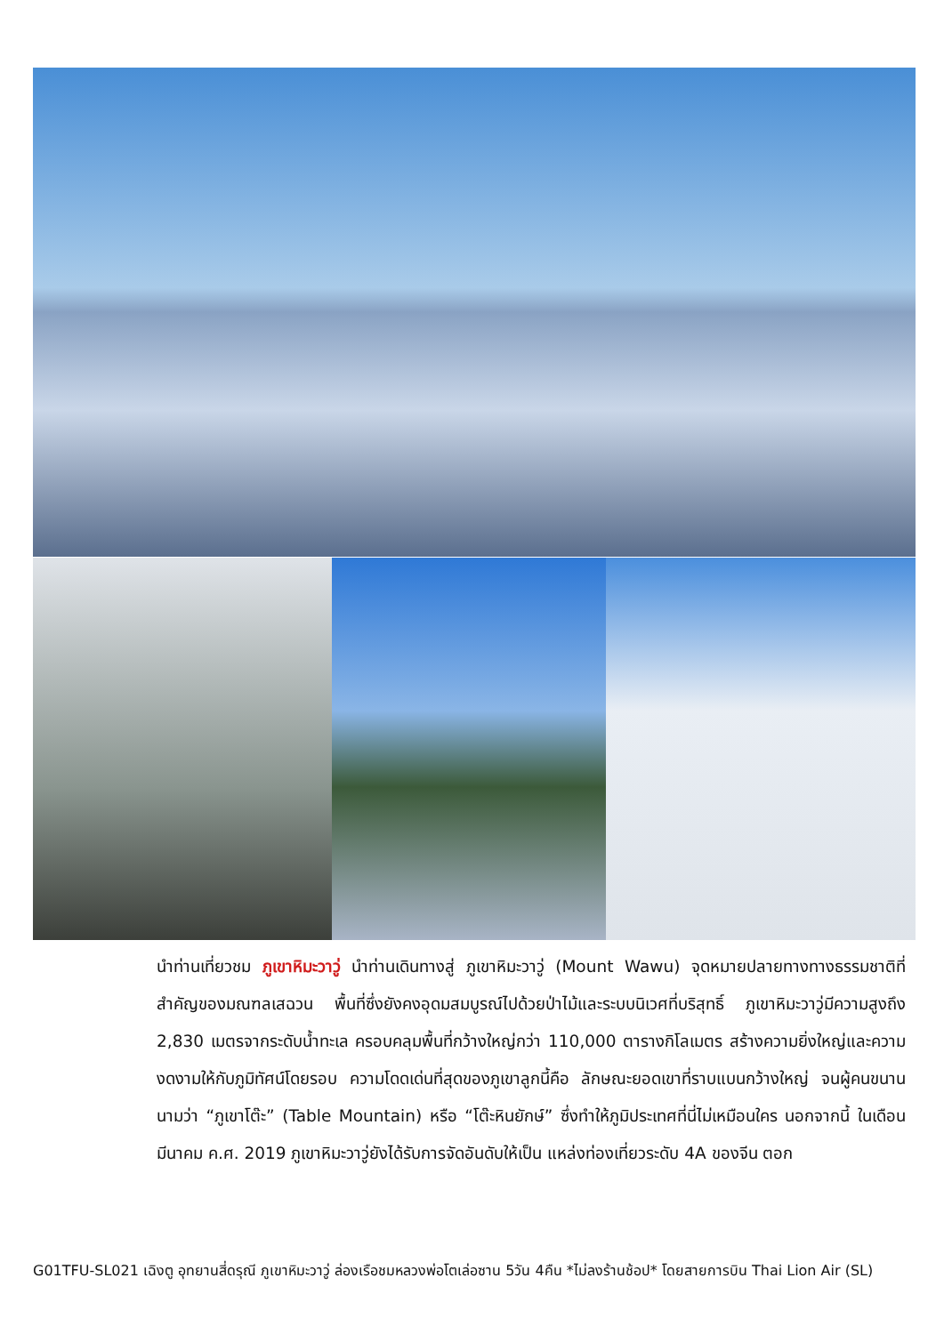นำท่านเที่ยวชม ภูเขาหิมะวาวู่ นำท่านเดินทางสู่ ภูเขาหิมะวาวู่ (Mount Wawu) จุดหมายปลายทางทางธรรมชาติที่สำคัญของมณฑลเสฉวน พื้นที่ซึ่งยังคงอุดมสมบูรณ์ไปด้วยป่าไม้และระบบนิเวศที่บริสุทธิ์ ภูเขาหิมะวาวู่มีความสูงถึง 2,830 เมตรจากระดับน้ำทะเล ครอบคลุมพื้นที่กว้างใหญ่กว่า 110,000 ตารางกิโลเมตร สร้างความยิ่งใหญ่และความงดงามให้กับภูมิทัศน์โดยรอบ ความโดดเด่นที่สุดของภูเขาลูกนี้คือ ลักษณะยอดเขาที่ราบแบนกว้างใหญ่ จนผู้คนขนานนามว่า “ภูเขาโต๊ะ” (Table Mountain) หรือ “โต๊ะหินยักษ์” ซึ่งทำให้ภูมิประเทศที่นี่ไม่เหมือนใคร นอกจากนี้ ในเดือนมีนาคม ค.ศ. 2019 ภูเขาหิมะวาวู่ยังได้รับการจัดอันดับให้เป็น แหล่งท่องเที่ยวระดับ 4A ของจีน ตอก
G01TFU-SL021 เฉิงตู อุทยานสี่ดรุณี ภูเขาหิมะวาวู่ ล่องเรือชมหลวงพ่อโตเล่อซาน 5วัน 4คืน *ไม่ลงร้านช้อป* โดยสายการบิน Thai Lion Air (SL)